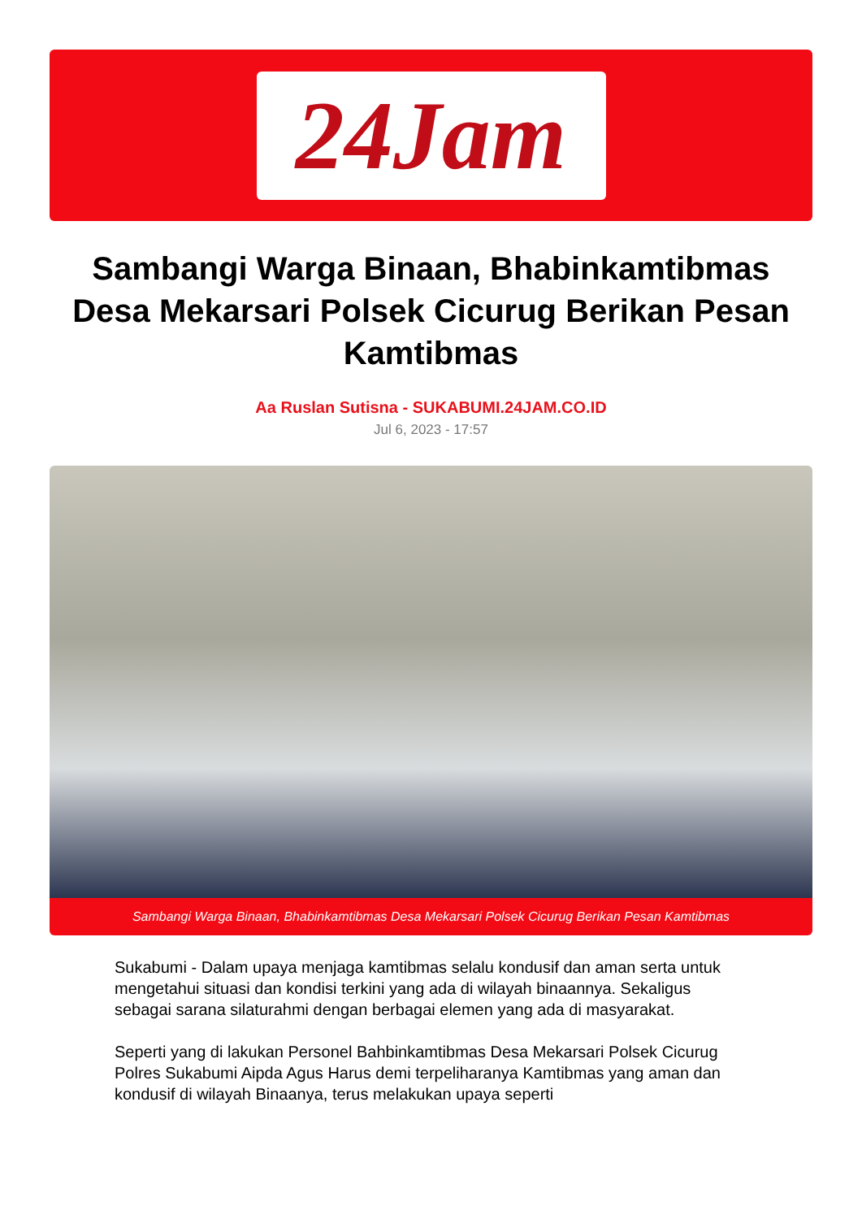24Jam
Sambangi Warga Binaan, Bhabinkamtibmas Desa Mekarsari Polsek Cicurug Berikan Pesan Kamtibmas
Aa Ruslan Sutisna - SUKABUMI.24JAM.CO.ID
Jul 6, 2023 - 17:57
Sambangi Warga Binaan, Bhabinkamtibmas Desa Mekarsari Polsek Cicurug Berikan Pesan Kamtibmas
Sukabumi - Dalam upaya menjaga kamtibmas selalu kondusif dan aman serta untuk mengetahui situasi dan kondisi terkini yang ada di wilayah binaannya. Sekaligus sebagai sarana silaturahmi dengan berbagai elemen yang ada di masyarakat.
Seperti yang di lakukan Personel Bahbinkamtibmas Desa Mekarsari Polsek Cicurug Polres Sukabumi Aipda Agus Harus demi terpeliharanya Kamtibmas yang aman dan kondusif di wilayah Binaanya, terus melakukan upaya seperti